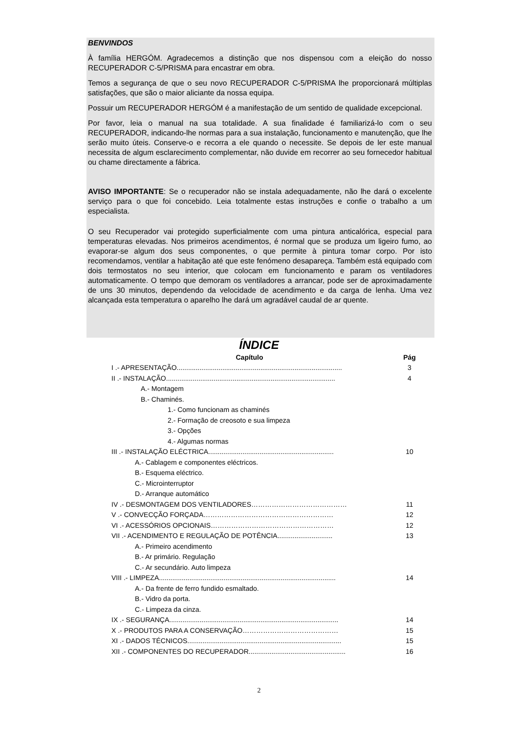BENVINDOS
À família HERGÓM. Agradecemos a distinção que nos dispensou com a eleição do nosso RECUPERADOR C-5/PRISMA para encastrar em obra.
Temos a segurança de que o seu novo RECUPERADOR C-5/PRISMA lhe proporcionará múltiplas satisfações, que são o maior aliciante da nossa equipa.
Possuir um RECUPERADOR HERGÓM é a manifestação de um sentido de qualidade excepcional.
Por favor, leia o manual na sua totalidade. A sua finalidade é familiarizá-lo com o seu RECUPERADOR, indicando-lhe normas para a sua instalação, funcionamento e manutenção, que lhe serão muito úteis. Conserve-o e recorra a ele quando o necessite. Se depois de ler este manual necessita de algum esclarecimento complementar, não duvide em recorrer ao seu fornecedor habitual ou chame directamente a fábrica.
AVISO IMPORTANTE: Se o recuperador não se instala adequadamente, não lhe dará o excelente serviço para o que foi concebido. Leia totalmente estas instruções e confie o trabalho a um especialista.
O seu Recuperador vai protegido superficialmente com uma pintura anticalórica, especial para temperaturas elevadas. Nos primeiros acendimentos, é normal que se produza um ligeiro fumo, ao evaporar-se algum dos seus componentes, o que permite à pintura tomar corpo. Por isto recomendamos, ventilar a habitação até que este fenómeno desapareça. Também está equipado com dois termostatos no seu interior, que colocam em funcionamento e param os ventiladores automaticamente. O tempo que demoram os ventiladores a arrancar, pode ser de aproximadamente de uns 30 minutos, dependendo da velocidade de acendimento e da carga de lenha. Uma vez alcançada esta temperatura o aparelho lhe dará um agradável caudal de ar quente.
ÍNDICE
| Capítulo | Pág |
| I .- APRESENTAÇÃO....................................................................................... | 3 |
| II .- INSTALAÇÃO......................................................................................... | 4 |
| A.- Montagem | |
| B.- Chaminés. | |
| 1.- Como funcionam as chaminés | |
| 2.- Formação de creosoto e sua limpeza | |
| 3.- Opções | |
| 4.- Algumas normas | |
| III .- INSTALAÇÃO ELÉCTRICA.................................................................. | 10 |
| A.- Cablagem e componentes eléctricos. | |
| B.- Esquema eléctrico. | |
| C.- Microinterruptor | |
| D.- Arranque automático | |
| IV .- DESMONTAGEM DOS VENTILADORES…………………………………… | 11 |
| V .- CONVECÇÃO FORÇADA………………………………………………… | 12 |
| VI .- ACESSÓRIOS OPCIONAIS……………………………………………… | 12 |
| VII .- ACENDIMENTO E REGULAÇÃO DE POTÊNCIA............................. | 13 |
| A.- Primeiro acendimento | |
| B.- Ar primário. Regulação | |
| C.- Ar secundário. Auto limpeza | |
| VIII .- LIMPEZA............................................................................................. | 14 |
| A.- Da frente de ferro fundido esmaltado. | |
| B.- Vidro da porta. | |
| C.- Limpeza da cinza. | |
| IX .- SEGURANÇA......................................................................................... | 14 |
| X .- PRODUTOS PARA A CONSERVAÇÃO…………………………………… | 15 |
| XI .- DADOS TÉCNICOS................................................................................. | 15 |
| XII .- COMPONENTES DO RECUPERADOR................................................... | 16 |
2